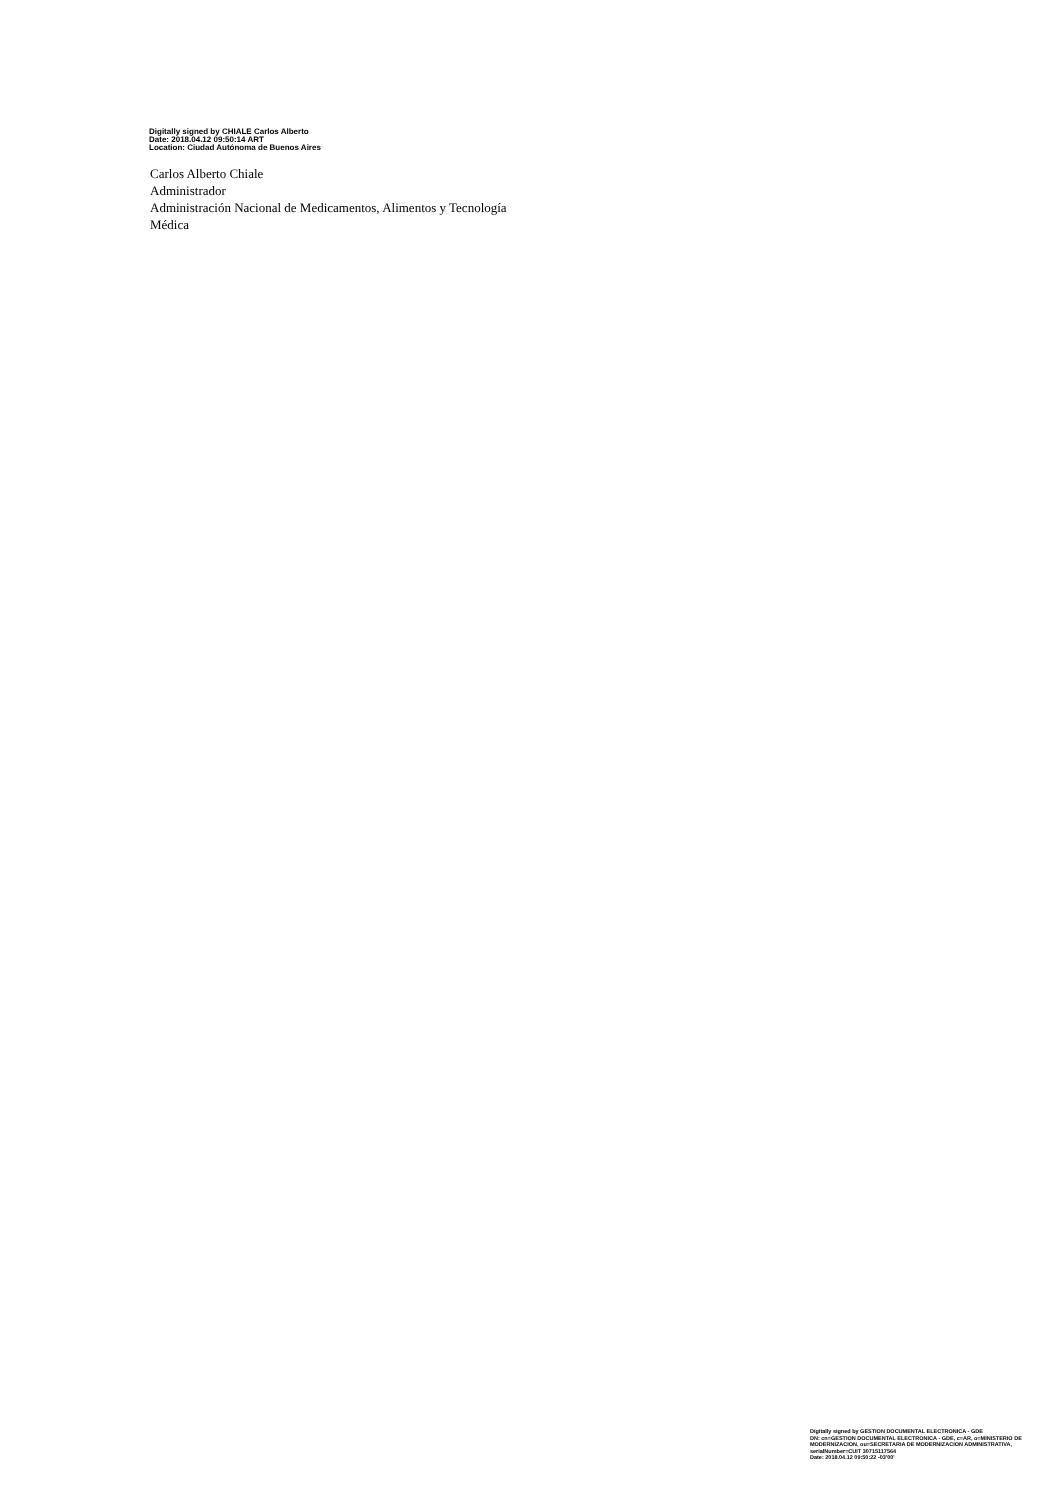Digitally signed by CHIALE Carlos Alberto
Date: 2018.04.12 09:50:14 ART
Location: Ciudad Autónoma de Buenos Aires
Carlos Alberto Chiale
Administrador
Administración Nacional de Medicamentos, Alimentos y Tecnología
Médica
Digitally signed by GESTION DOCUMENTAL ELECTRONICA - GDE
DN: cn=GESTION DOCUMENTAL ELECTRONICA - GDE, c=AR, o=MINISTERIO DE MODERNIZACION, ou=SECRETARIA DE MODERNIZACION ADMINISTRATIVA, serialNumber=CUIT 30715117564
Date: 2018.04.12 09:50:22 -03'00'